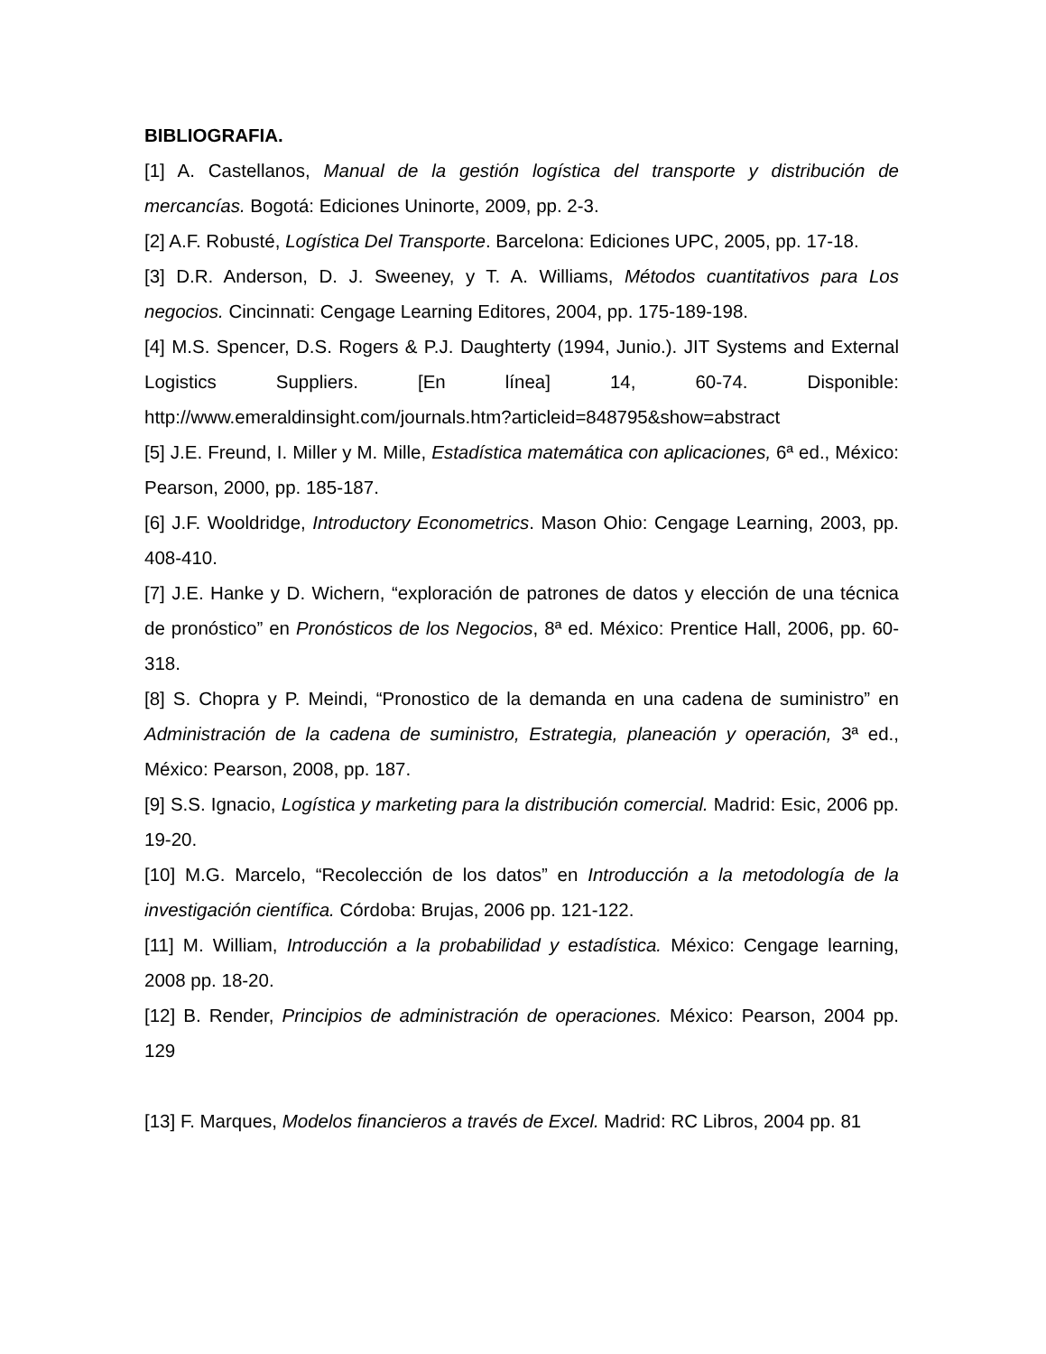BIBLIOGRAFIA.
[1] A. Castellanos, Manual de la gestión logística del transporte y distribución de mercancías. Bogotá: Ediciones Uninorte, 2009, pp. 2-3.
[2] A.F. Robusté, Logística Del Transporte. Barcelona: Ediciones UPC, 2005, pp. 17-18.
[3] D.R. Anderson, D. J. Sweeney, y T. A. Williams, Métodos cuantitativos para Los negocios. Cincinnati: Cengage Learning Editores, 2004, pp. 175-189-198.
[4] M.S. Spencer, D.S. Rogers & P.J. Daughterty (1994, Junio.). JIT Systems and External Logistics Suppliers. [En línea] 14, 60-74. Disponible: http://www.emeraldinsight.com/journals.htm?articleid=848795&show=abstract
[5] J.E. Freund, I. Miller y M. Mille, Estadística matemática con aplicaciones, 6ª ed., México: Pearson, 2000, pp. 185-187.
[6] J.F. Wooldridge, Introductory Econometrics. Mason Ohio: Cengage Learning, 2003, pp. 408-410.
[7] J.E. Hanke y D. Wichern, “exploración de patrones de datos y elección de una técnica de pronóstico” en Pronósticos de los Negocios, 8ª ed. México: Prentice Hall, 2006, pp. 60-318.
[8] S. Chopra y P. Meindi, “Pronostico de la demanda en una cadena de suministro” en Administración de la cadena de suministro, Estrategia, planeación y operación, 3ª ed., México: Pearson, 2008, pp. 187.
[9] S.S. Ignacio, Logística y marketing para la distribución comercial. Madrid: Esic, 2006 pp. 19-20.
[10] M.G. Marcelo, “Recolección de los datos” en Introducción a la metodología de la investigación científica. Córdoba: Brujas, 2006 pp. 121-122.
[11] M. William, Introducción a la probabilidad y estadística. México: Cengage learning, 2008 pp. 18-20.
[12] B. Render, Principios de administración de operaciones. México: Pearson, 2004 pp. 129
[13] F. Marques, Modelos financieros a través de Excel. Madrid: RC Libros, 2004 pp. 81